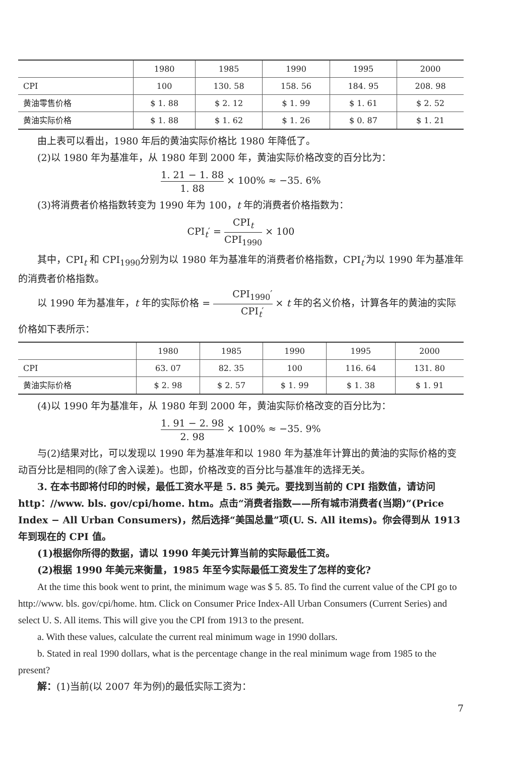| | 1980 | 1985 | 1990 | 1995 | 2000 |
| --- | --- | --- | --- | --- | --- |
| CPI | 100 | 130. 58 | 158. 56 | 184. 95 | 208. 98 |
| 黄油零售价格 | $ 1. 88 | $ 2. 12 | $ 1. 99 | $ 1. 61 | $ 2. 52 |
| 黄油实际价格 | $ 1. 88 | $ 1. 62 | $ 1. 26 | $ 0. 87 | $ 1. 21 |
由上表可以看出，1980 年后的黄油实际价格比 1980 年降低了。
(2)以 1980 年为基准年，从 1980 年到 2000 年，黄油实际价格改变的百分比为：
1. 21 − 1. 88 1. 88 × 100% ≈ −35. 6%
(3)将消费者价格指数转变为 1990 年为 100，t 年的消费者价格指数为：
CPI<sub>t</sub>′ = CPI<sub>t</sub> CPI<sub>1990</sub> × 100
其中，CPI<sub>t</sub> 和 CPI<sub>1990</sub>分别为以 1980 年为基准年的消费者价格指数，CPI<sub>t</sub>′为以 1990 年为基准年的消费者价格指数。
以 1990 年为基准年，t 年的实际价格 = CPI<sub>1990</sub>′ CPI<sub>t</sub>′ × t 年的名义价格，计算各年的黄油的实际价格如下表所示：
| | 1980 | 1985 | 1990 | 1995 | 2000 |
| --- | --- | --- | --- | --- | --- |
| CPI | 63. 07 | 82. 35 | 100 | 116. 64 | 131. 80 |
| 黄油实际价格 | $ 2. 98 | $ 2. 57 | $ 1. 99 | $ 1. 38 | $ 1. 91 |
(4)以 1990 年为基准年，从 1980 年到 2000 年，黄油实际价格改变的百分比为：
1. 91 − 2. 98 2. 98 × 100% ≈ −35. 9%
与(2)结果对比，可以发现以 1990 年为基准年和以 1980 年为基准年计算出的黄油的实际价格的变动百分比是相同的(除了舍入误差)。也即，价格改变的百分比与基准年的选择无关。
3. 在本书即将付印的时候，最低工资水平是 5. 85 美元。要找到当前的 CPI 指数值，请访问 http：//www. bls. gov/cpi/home. htm。点击“消费者指数——所有城市消费者(当期)”(Price Index − All Urban Consumers)，然后选择“美国总量”项(U. S. All items)。你会得到从 1913 年到现在的 CPI 值。
(1)根据你所得的数据，请以 1990 年美元计算当前的实际最低工资。
(2)根据 1990 年美元来衡量，1985 年至今实际最低工资发生了怎样的变化?
At the time this book went to print, the minimum wage was $ 5. 85. To find the current value of the CPI go to http://www. bls. gov/cpi/home. htm. Click on Consumer Price Index-All Urban Consumers (Current Series) and select U. S. All items. This will give you the CPI from 1913 to the present.
a. With these values, calculate the current real minimum wage in 1990 dollars.
b. Stated in real 1990 dollars, what is the percentage change in the real minimum wage from 1985 to the present?
解：(1)当前(以 2007 年为例)的最低实际工资为：
7